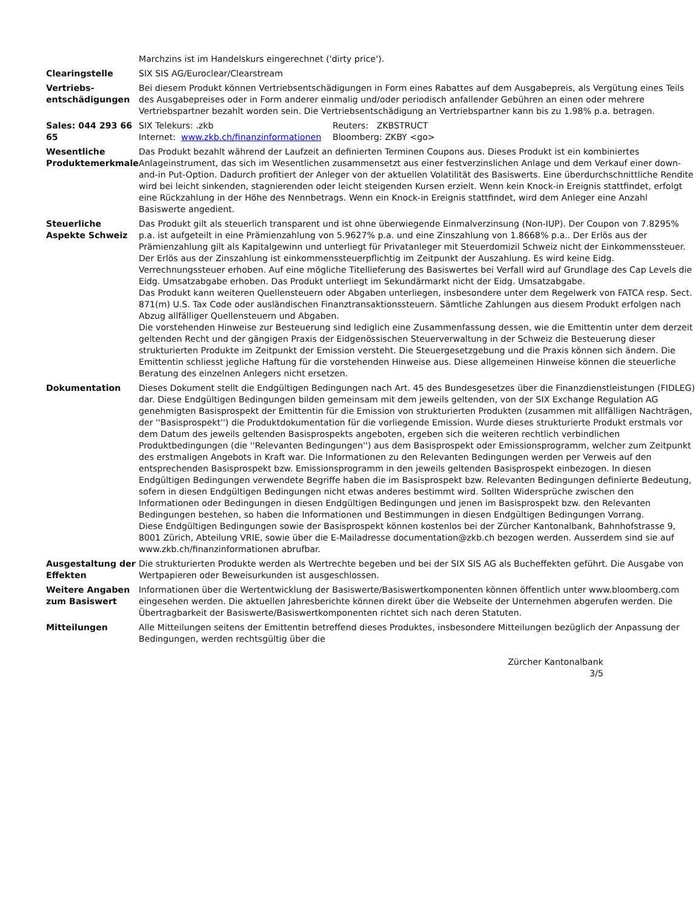| | Marchzins ist im Handelskurs eingerechnet ('dirty price'). |
| Clearingstelle | SIX SIS AG/Euroclear/Clearstream |
| Vertriebs- entschädigungen | Bei diesem Produkt können Vertriebsentschädigungen in Form eines Rabattes auf dem Ausgabepreis, als Vergütung eines Teils des Ausgabepreises oder in Form anderer einmalig und/oder periodisch anfallender Gebühren an einen oder mehrere Vertriebspartner bezahlt worden sein. Die Vertriebsentschädigung an Vertriebspartner kann bis zu 1.98% p.a. betragen. |
| Sales: 044 293 66 65 | / SIX Telekurs: .zkb / Reuters: ZKBSTRUCT / / Internet: www.zkb.ch/finanzinformationen / Bloomberg: ZKBY <go> / |
| Wesentliche Produktemerkmale | Das Produkt bezahlt während der Laufzeit an definierten Terminen Coupons aus. Dieses Produkt ist ein kombiniertes Anlageinstrument, das sich im Wesentlichen zusammensetzt aus einer festverzinslichen Anlage und dem Verkauf einer down-and-in Put-Option. Dadurch profitiert der Anleger von der aktuellen Volatilität des Basiswerts. Eine überdurchschnittliche Rendite wird bei leicht sinkenden, stagnierenden oder leicht steigenden Kursen erzielt. Wenn kein Knock-in Ereignis stattfindet, erfolgt eine Rückzahlung in der Höhe des Nennbetrags. Wenn ein Knock-in Ereignis stattfindet, wird dem Anleger eine Anzahl Basiswerte angedient. |
| Steuerliche Aspekte Schweiz | Das Produkt gilt als steuerlich transparent und ist ohne überwiegende Einmalverzinsung (Non-IUP). Der Coupon von 7.8295% p.a. ist aufgeteilt in eine Prämienzahlung von 5.9627% p.a. und eine Zinszahlung von 1.8668% p.a.. Der Erlös aus der Prämienzahlung gilt als Kapitalgewinn und unterliegt für Privatanleger mit Steuerdomizil Schweiz nicht der Einkommenssteuer. Der Erlös aus der Zinszahlung ist einkommenssteuerpflichtig im Zeitpunkt der Auszahlung. Es wird keine Eidg. Verrechnungssteuer erhoben. Auf eine mögliche Titellieferung des Basiswertes bei Verfall wird auf Grundlage des Cap Levels die Eidg. Umsatzabgabe erhoben. Das Produkt unterliegt im Sekundärmarkt nicht der Eidg. Umsatzabgabe. Das Produkt kann weiteren Quellensteuern oder Abgaben unterliegen, insbesondere unter dem Regelwerk von FATCA resp. Sect. 871(m) U.S. Tax Code oder ausländischen Finanztransaktionssteuern. Sämtliche Zahlungen aus diesem Produkt erfolgen nach Abzug allfälliger Quellensteuern und Abgaben. Die vorstehenden Hinweise zur Besteuerung sind lediglich eine Zusammenfassung dessen, wie die Emittentin unter dem derzeit geltenden Recht und der gängigen Praxis der Eidgenössischen Steuerverwaltung in der Schweiz die Besteuerung dieser strukturierten Produkte im Zeitpunkt der Emission versteht. Die Steuergesetzgebung und die Praxis können sich ändern. Die Emittentin schliesst jegliche Haftung für die vorstehenden Hinweise aus. Diese allgemeinen Hinweise können die steuerliche Beratung des einzelnen Anlegers nicht ersetzen. |
| Dokumentation | Dieses Dokument stellt die Endgültigen Bedingungen nach Art. 45 des Bundesgesetzes über die Finanzdienstleistungen (FIDLEG) dar. Diese Endgültigen Bedingungen bilden gemeinsam mit dem jeweils geltenden, von der SIX Exchange Regulation AG genehmigten Basisprospekt der Emittentin für die Emission von strukturierten Produkten (zusammen mit allfälligen Nachträgen, der ''Basisprospekt'') die Produktdokumentation für die vorliegende Emission. Wurde dieses strukturierte Produkt erstmals vor dem Datum des jeweils geltenden Basisprospekts angeboten, ergeben sich die weiteren rechtlich verbindlichen Produktbedingungen (die ''Relevanten Bedingungen'') aus dem Basisprospekt oder Emissionsprogramm, welcher zum Zeitpunkt des erstmaligen Angebots in Kraft war. Die Informationen zu den Relevanten Bedingungen werden per Verweis auf den entsprechenden Basisprospekt bzw. Emissionsprogramm in den jeweils geltenden Basisprospekt einbezogen. In diesen Endgültigen Bedingungen verwendete Begriffe haben die im Basisprospekt bzw. Relevanten Bedingungen definierte Bedeutung, sofern in diesen Endgültigen Bedingungen nicht etwas anderes bestimmt wird. Sollten Widersprüche zwischen den Informationen oder Bedingungen in diesen Endgültigen Bedingungen und jenen im Basisprospekt bzw. den Relevanten Bedingungen bestehen, so haben die Informationen und Bestimmungen in diesen Endgültigen Bedingungen Vorrang. Diese Endgültigen Bedingungen sowie der Basisprospekt können kostenlos bei der Zürcher Kantonalbank, Bahnhofstrasse 9, 8001 Zürich, Abteilung VRIE, sowie über die E-Mailadresse documentation@zkb.ch bezogen werden. Ausserdem sind sie auf www.zkb.ch/finanzinformationen abrufbar. |
| Ausgestaltung der Effekten | Die strukturierten Produkte werden als Wertrechte begeben und bei der SIX SIS AG als Bucheffekten geführt. Die Ausgabe von Wertpapieren oder Beweisurkunden ist ausgeschlossen. |
| Weitere Angaben zum Basiswert | Informationen über die Wertentwicklung der Basiswerte/Basiswertkomponenten können öffentlich unter www.bloomberg.com eingesehen werden. Die aktuellen Jahresberichte können direkt über die Webseite der Unternehmen abgerufen werden. Die Übertragbarkeit der Basiswerte/Basiswertkomponenten richtet sich nach deren Statuten. |
| Mitteilungen | Alle Mitteilungen seitens der Emittentin betreffend dieses Produktes, insbesondere Mitteilungen bezüglich der Anpassung der Bedingungen, werden rechtsgültig über die |
Zürcher Kantonalbank
3/5